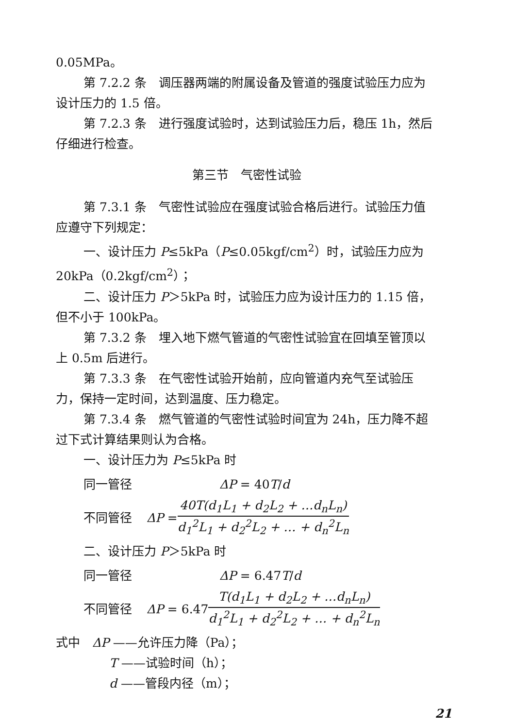0.05MPa。
第 7.2.2 条　调压器两端的附属设备及管道的强度试验压力应为设计压力的 1.5 倍。
第 7.2.3 条　进行强度试验时，达到试验压力后，稳压 1h，然后仔细进行检查。
第三节　气密性试验
第 7.3.1 条　气密性试验应在强度试验合格后进行。试验压力值应遵守下列规定：
一、设计压力 P≤5kPa（P≤0.05kgf/cm<sup>2</sup>）时，试验压力应为 20kPa（0.2kgf/cm<sup>2</sup>）；
二、设计压力 P＞5kPa 时，试验压力应为设计压力的 1.15 倍，但不小于 100kPa。
第 7.3.2 条　埋入地下燃气管道的气密性试验宜在回填至管顶以上 0.5m 后进行。
第 7.3.3 条　在气密性试验开始前，应向管道内充气至试验压力，保持一定时间，达到温度、压力稳定。
第 7.3.4 条　燃气管道的气密性试验时间宜为 24h，压力降不超过下式计算结果则认为合格。
一、设计压力为 P≤5kPa 时
同一管径 ΔP = 40T/d
不同管径 ΔP = 40T(d<sub>1</sub>L<sub>1</sub> + d<sub>2</sub>L<sub>2</sub> + …d<sub>n</sub>L<sub>n</sub>) d<sub>1</sub><sup>2</sup>L<sub>1</sub> + d<sub>2</sub><sup>2</sup>L<sub>2</sub> + … + d<sub>n</sub><sup>2</sup>L<sub>n</sub>
二、设计压力 P＞5kPa 时
同一管径 ΔP = 6.47T/d
不同管径 ΔP = 6.47 T(d<sub>1</sub>L<sub>1</sub> + d<sub>2</sub>L<sub>2</sub> + …d<sub>n</sub>L<sub>n</sub>) d<sub>1</sub><sup>2</sup>L<sub>1</sub> + d<sub>2</sub><sup>2</sup>L<sub>2</sub> + … + d<sub>n</sub><sup>2</sup>L<sub>n</sub>
式中　ΔP ——允许压力降（Pa）；
T ——试验时间（h）；
d ——管段内径（m）；
21